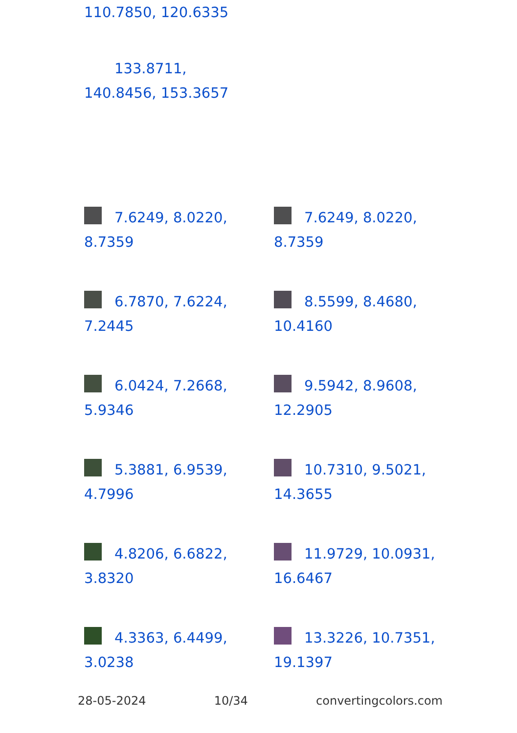110.7850, 120.6335
133.8711,
140.8456, 153.3657
7.6249, 8.0220, 8.7359
7.6249, 8.0220, 8.7359
6.7870, 7.6224, 7.2445
8.5599, 8.4680, 10.4160
6.0424, 7.2668, 5.9346
9.5942, 8.9608, 12.2905
5.3881, 6.9539, 4.7996
10.7310, 9.5021, 14.3655
4.8206, 6.6822, 3.8320
11.9729, 10.0931, 16.6467
4.3363, 6.4499, 3.0238
13.3226, 10.7351, 19.1397
28-05-2024 10/34 convertingcolors.com